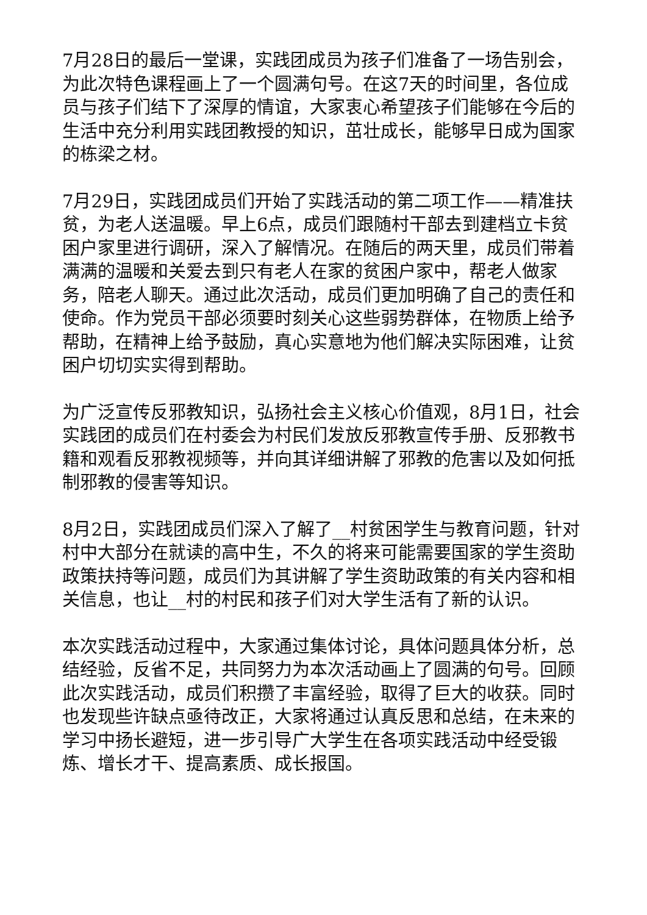7月28日的最后一堂课，实践团成员为孩子们准备了一场告别会，为此次特色课程画上了一个圆满句号。在这7天的时间里，各位成员与孩子们结下了深厚的情谊，大家衷心希望孩子们能够在今后的生活中充分利用实践团教授的知识，茁壮成长，能够早日成为国家的栋梁之材。
7月29日，实践团成员们开始了实践活动的第二项工作——精准扶贫，为老人送温暖。早上6点，成员们跟随村干部去到建档立卡贫困户家里进行调研，深入了解情况。在随后的两天里，成员们带着满满的温暖和关爱去到只有老人在家的贫困户家中，帮老人做家务，陪老人聊天。通过此次活动，成员们更加明确了自己的责任和使命。作为党员干部必须要时刻关心这些弱势群体，在物质上给予帮助，在精神上给予鼓励，真心实意地为他们解决实际困难，让贫困户切切实实得到帮助。
为广泛宣传反邪教知识，弘扬社会主义核心价值观，8月1日，社会实践团的成员们在村委会为村民们发放反邪教宣传手册、反邪教书籍和观看反邪教视频等，并向其详细讲解了邪教的危害以及如何抵制邪教的侵害等知识。
8月2日，实践团成员们深入了解了__村贫困学生与教育问题，针对村中大部分在就读的高中生，不久的将来可能需要国家的学生资助政策扶持等问题，成员们为其讲解了学生资助政策的有关内容和相关信息，也让__村的村民和孩子们对大学生活有了新的认识。
本次实践活动过程中，大家通过集体讨论，具体问题具体分析，总结经验，反省不足，共同努力为本次活动画上了圆满的句号。回顾此次实践活动，成员们积攒了丰富经验，取得了巨大的收获。同时也发现些许缺点亟待改正，大家将通过认真反思和总结，在未来的学习中扬长避短，进一步引导广大学生在各项实践活动中经受锻炼、增长才干、提高素质、成长报国。